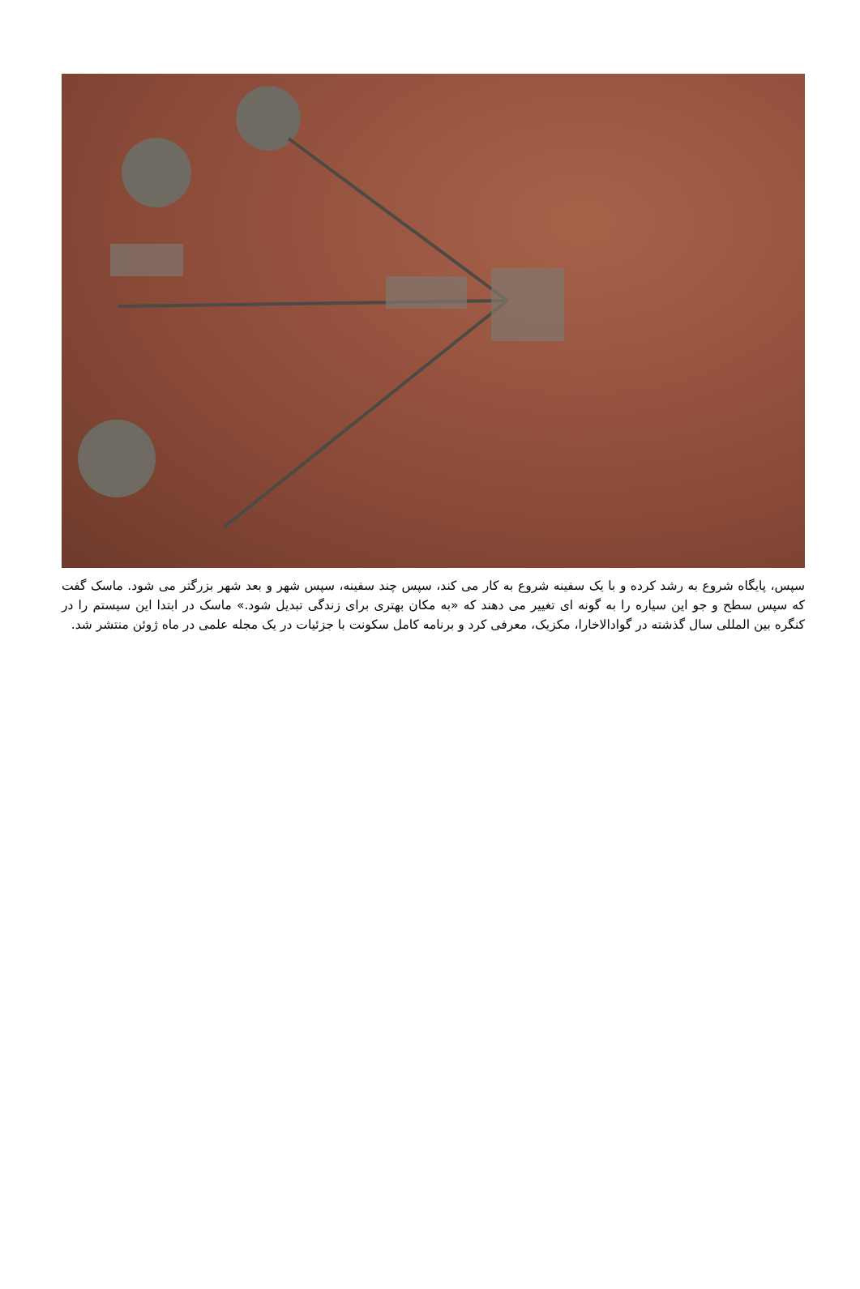سپس، پایگاه شروع به رشد کرده و با یک سفینه شروع به کار می کند، سپس چند سفینه، سپس شهر و بعد شهر بزرگتر می شود. ماسک گفت که سپس سطح و جو این سیاره را به گونه ای تغییر می دهند که «به مکان بهتری برای زندگی تبدیل شود.» ماسک در ابتدا این سیستم را در کنگره بین المللی سال گذشته در گوادالاخارا، مکزیک، معرفی کرد و برنامه کامل سکونت با جزئیات در یک مجله علمی در ماه ژوئن منتشر شد.